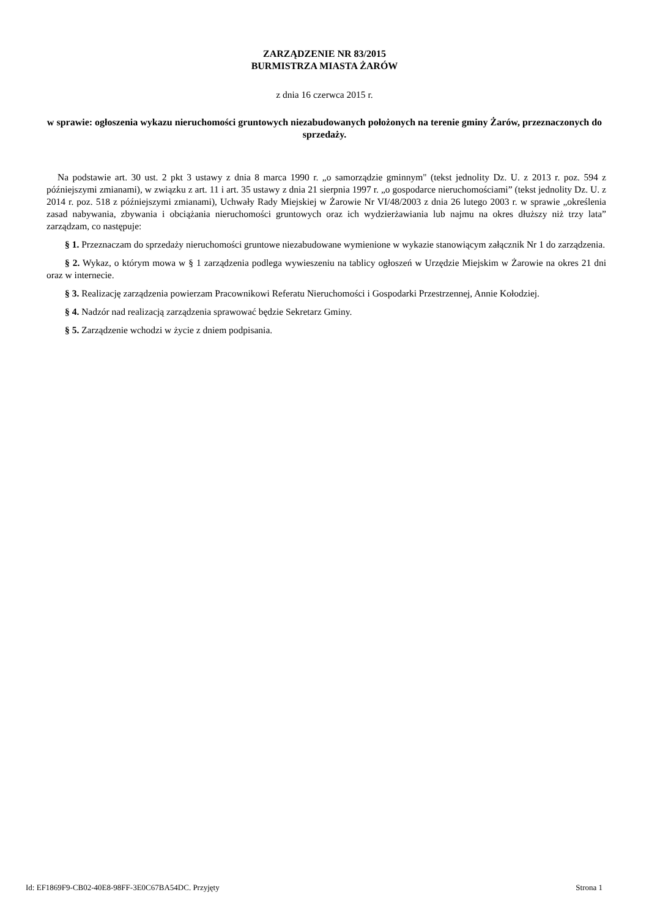ZARZĄDZENIE NR 83/2015
BURMISTRZA MIASTA ŻARÓW
z dnia 16 czerwca 2015 r.
w sprawie: ogłoszenia wykazu nieruchomości gruntowych niezabudowanych położonych na terenie gminy Żarów, przeznaczonych do sprzedaży.
Na podstawie art. 30 ust. 2 pkt 3 ustawy z dnia 8 marca 1990 r. „o samorządzie gminnym" (tekst jednolity Dz. U. z 2013 r. poz. 594 z późniejszymi zmianami), w związku z art. 11 i art. 35 ustawy z dnia 21 sierpnia 1997 r. „o gospodarce nieruchomościami” (tekst jednolity Dz. U. z 2014 r. poz. 518 z późniejszymi zmianami), Uchwały Rady Miejskiej w Żarowie Nr VI/48/2003 z dnia 26 lutego 2003 r. w sprawie „określenia zasad nabywania, zbywania i obciążania nieruchomości gruntowych oraz ich wydzierżawiania lub najmu na okres dłuższy niż trzy lata” zarządzam, co następuje:
§ 1. Przeznaczam do sprzedaży nieruchomości gruntowe niezabudowane wymienione w wykazie stanowiącym załącznik Nr 1 do zarządzenia.
§ 2. Wykaz, o którym mowa w § 1 zarządzenia podlega wywieszeniu na tablicy ogłoszeń w Urzędzie Miejskim w Żarowie na okres 21 dni oraz w internecie.
§ 3. Realizację zarządzenia powierzam Pracownikowi Referatu Nieruchomości i Gospodarki Przestrzennej, Annie Kołodziej.
§ 4. Nadzór nad realizacją zarządzenia sprawować będzie Sekretarz Gminy.
§ 5. Zarządzenie wchodzi w życie z dniem podpisania.
Id: EF1869F9-CB02-40E8-98FF-3E0C67BA54DC. Przyjęty Strona 1